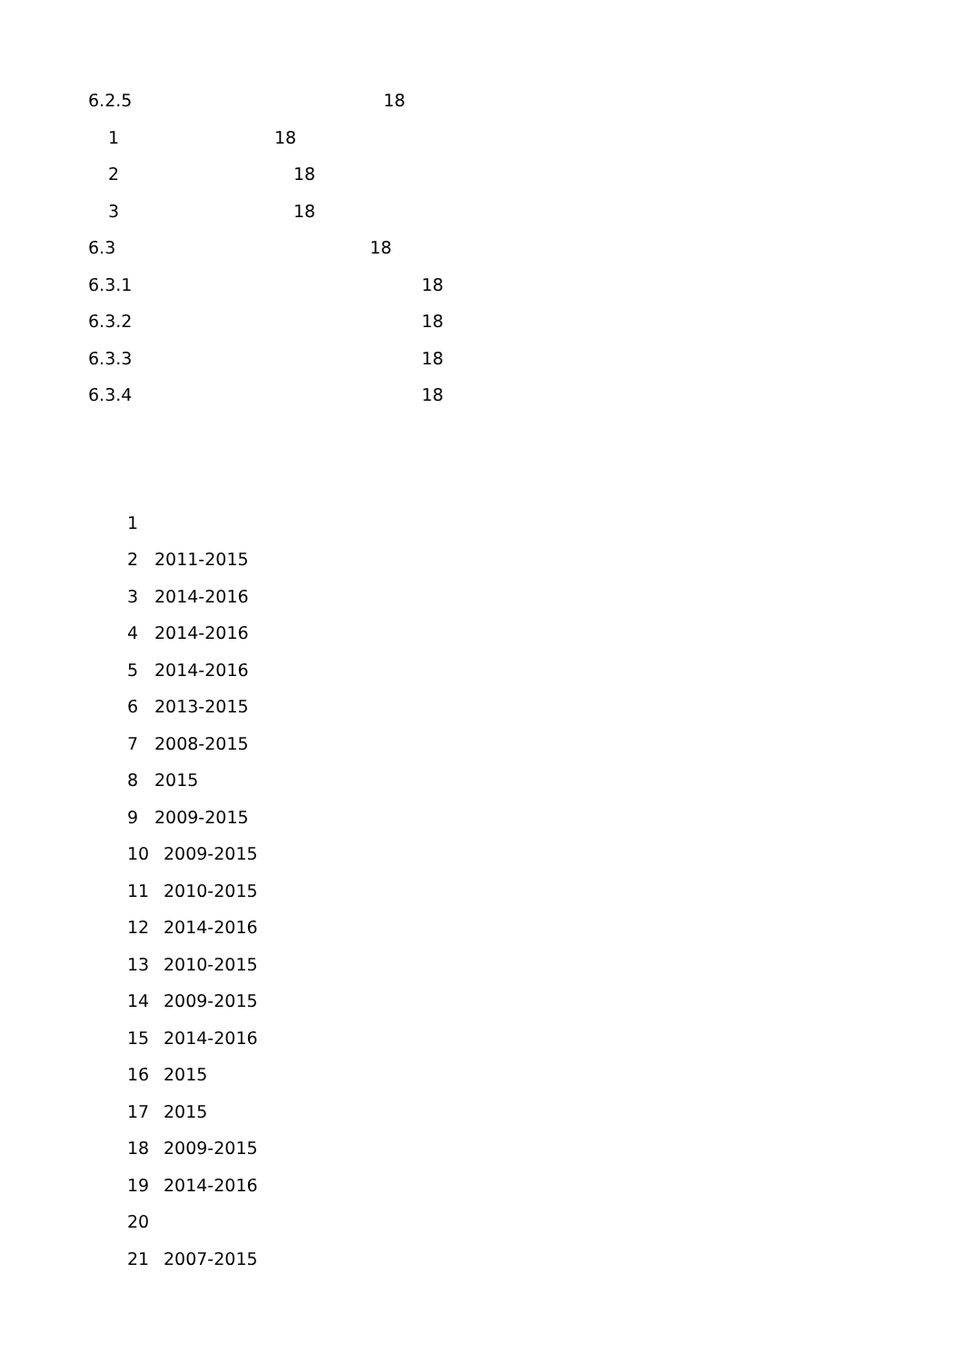6.2.5 18
1 18
2 18
3 18
6.3 18
6.3.1 18
6.3.2 18
6.3.3 18
6.3.4 18
1
2 2011-2015
3 2014-2016
4 2014-2016
5 2014-2016
6 2013-2015
7 2008-2015
8 2015
9 2009-2015
10 2009-2015
11 2010-2015
12 2014-2016
13 2010-2015
14 2009-2015
15 2014-2016
16 2015
17 2015
18 2009-2015
19 2014-2016
20
21 2007-2015